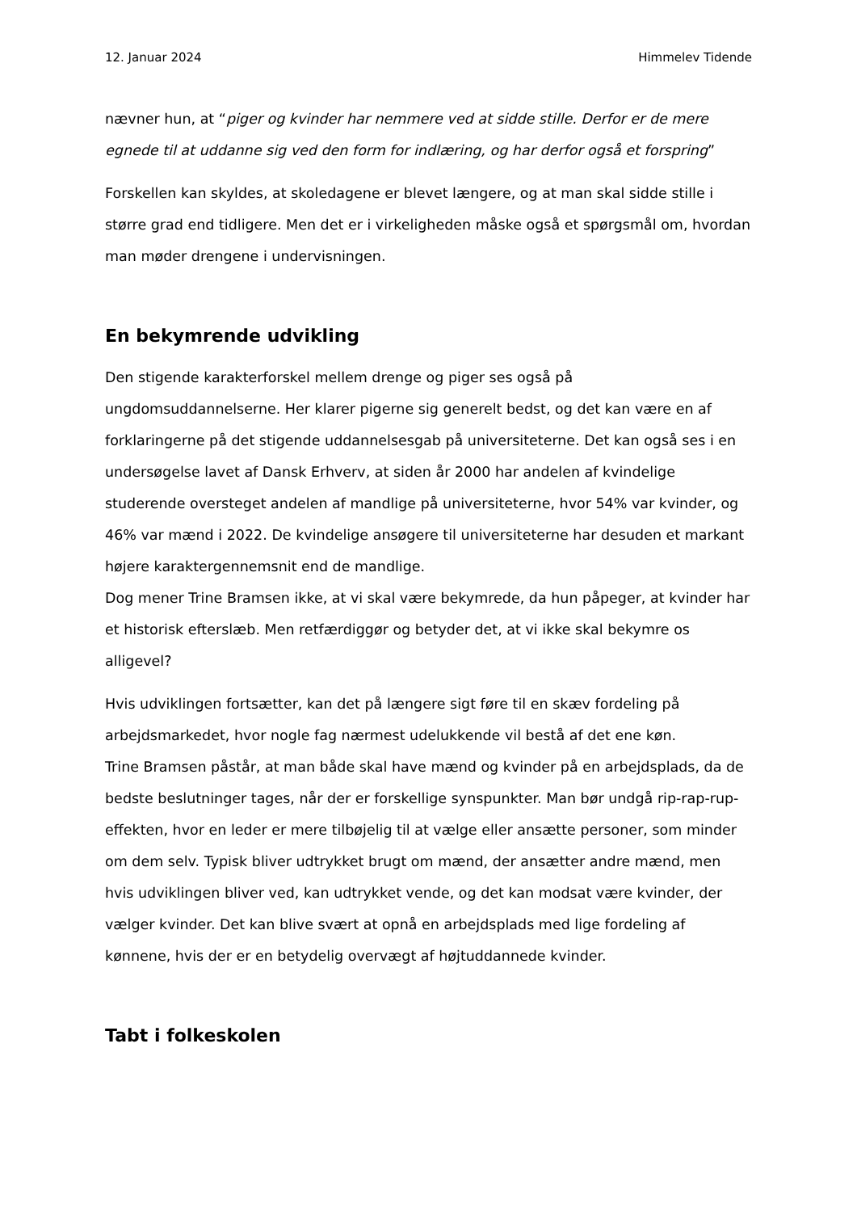12. Januar 2024 Himmelev Tidende
nævner hun, at “piger og kvinder har nemmere ved at sidde stille. Derfor er de mere egnede til at uddanne sig ved den form for indlæring, og har derfor også et forspring”
Forskellen kan skyldes, at skoledagene er blevet længere, og at man skal sidde stille i større grad end tidligere. Men det er i virkeligheden måske også et spørgsmål om, hvordan man møder drengene i undervisningen.
En bekymrende udvikling
Den stigende karakterforskel mellem drenge og piger ses også på ungdomsuddannelserne. Her klarer pigerne sig generelt bedst, og det kan være en af forklaringerne på det stigende uddannelsesgab på universiteterne. Det kan også ses i en undersøgelse lavet af Dansk Erhverv, at siden år 2000 har andelen af kvindelige studerende oversteget andelen af mandlige på universiteterne, hvor 54% var kvinder, og 46% var mænd i 2022. De kvindelige ansøgere til universiteterne har desuden et markant højere karaktergennemsnit end de mandlige.
Dog mener Trine Bramsen ikke, at vi skal være bekymrede, da hun påpeger, at kvinder har et historisk efterslæb. Men retfærdiggør og betyder det, at vi ikke skal bekymre os alligevel?
Hvis udviklingen fortsætter, kan det på længere sigt føre til en skæv fordeling på arbejdsmarkedet, hvor nogle fag nærmest udelukkende vil bestå af det ene køn.
Trine Bramsen påstår, at man både skal have mænd og kvinder på en arbejdsplads, da de bedste beslutninger tages, når der er forskellige synspunkter. Man bør undgå rip-rap-rup-effekten, hvor en leder er mere tilbøjelig til at vælge eller ansætte personer, som minder om dem selv. Typisk bliver udtrykket brugt om mænd, der ansætter andre mænd, men hvis udviklingen bliver ved, kan udtrykket vende, og det kan modsat være kvinder, der vælger kvinder. Det kan blive svært at opnå en arbejdsplads med lige fordeling af kønnene, hvis der er en betydelig overvægt af højtuddannede kvinder.
Tabt i folkeskolen